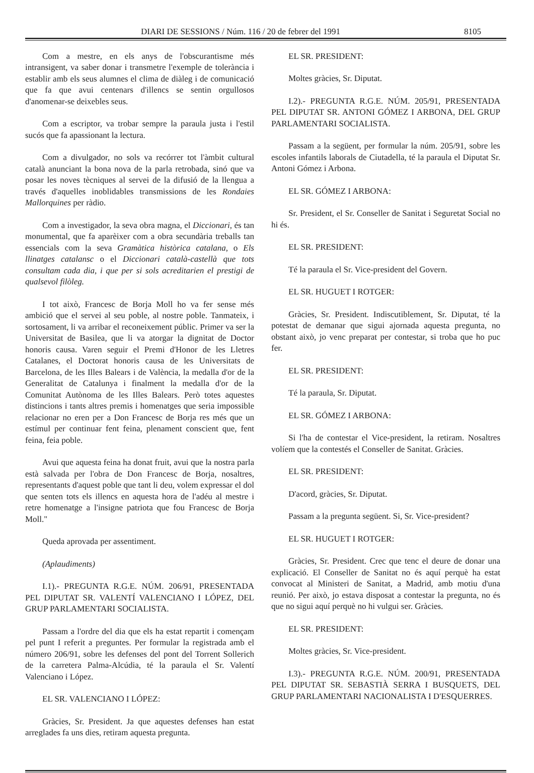DIARI DE SESSIONS / Núm. 116 / 20 de febrer del 1991 8105
Com a mestre, en els anys de l'obscurantisme més intransigent, va saber donar i transmetre l'exemple de tolerància i establir amb els seus alumnes el clima de diàleg i de comunicació que fa que avui centenars d'illencs se sentin orgullosos d'anomenar-se deixebles seus.
Com a escriptor, va trobar sempre la paraula justa i l'estil sucós que fa apassionant la lectura.
Com a divulgador, no sols va recórrer tot l'àmbit cultural català anunciant la bona nova de la parla retrobada, sinó que va posar les noves tècniques al servei de la difusió de la llengua a través d'aquelles inoblidables transmissions de les Rondaies Mallorquines per ràdio.
Com a investigador, la seva obra magna, el Diccionari, és tan monumental, que fa aparèixer com a obra secundària treballs tan essencials com la seva Gramàtica històrica catalana, o Els llinatges catalansc o el Diccionari català-castellà que tots consultam cada dia, i que per si sols acreditarien el prestigi de qualsevol filòleg.
I tot això, Francesc de Borja Moll ho va fer sense més ambició que el servei al seu poble, al nostre poble. Tanmateix, i sortosament, li va arribar el reconeixement públic. Primer va ser la Universitat de Basilea, que li va atorgar la dignitat de Doctor honoris causa. Varen seguir el Premi d'Honor de les Lletres Catalanes, el Doctorat honoris causa de les Universitats de Barcelona, de les Illes Balears i de València, la medalla d'or de la Generalitat de Catalunya i finalment la medalla d'or de la Comunitat Autònoma de les Illes Balears. Però totes aquestes distincions i tants altres premis i homenatges que seria impossible relacionar no eren per a Don Francesc de Borja res més que un estímul per continuar fent feina, plenament conscient que, fent feina, feia poble.
Avui que aquesta feina ha donat fruit, avui que la nostra parla està salvada per l'obra de Don Francesc de Borja, nosaltres, representants d'aquest poble que tant li deu, volem expressar el dol que senten tots els illencs en aquesta hora de l'adéu al mestre i retre homenatge a l'insigne patriota que fou Francesc de Borja Moll."
Queda aprovada per assentiment.
(Aplaudiments)
I.1).- PREGUNTA R.G.E. NÚM. 206/91, PRESENTADA PEL DIPUTAT SR. VALENTÍ VALENCIANO I LÓPEZ, DEL GRUP PARLAMENTARI SOCIALISTA.
Passam a l'ordre del dia que els ha estat repartit i començam pel punt I referit a preguntes. Per formular la registrada amb el número 206/91, sobre les defenses del pont del Torrent Sollerich de la carretera Palma-Alcúdia, té la paraula el Sr. Valentí Valenciano i López.
EL SR. VALENCIANO I LÓPEZ:
Gràcies, Sr. President. Ja que aquestes defenses han estat arreglades fa uns dies, retiram aquesta pregunta.
EL SR. PRESIDENT:
Moltes gràcies, Sr. Diputat.
I.2).- PREGUNTA R.G.E. NÚM. 205/91, PRESENTADA PEL DIPUTAT SR. ANTONI GÓMEZ I ARBONA, DEL GRUP PARLAMENTARI SOCIALISTA.
Passam a la següent, per formular la núm. 205/91, sobre les escoles infantils laborals de Ciutadella, té la paraula el Diputat Sr. Antoni Gómez i Arbona.
EL SR. GÓMEZ I ARBONA:
Sr. President, el Sr. Conseller de Sanitat i Seguretat Social no hi és.
EL SR. PRESIDENT:
Té la paraula el Sr. Vice-president del Govern.
EL SR. HUGUET I ROTGER:
Gràcies, Sr. President. Indiscutiblement, Sr. Diputat, té la potestat de demanar que sigui ajornada aquesta pregunta, no obstant això, jo venc preparat per contestar, si troba que ho puc fer.
EL SR. PRESIDENT:
Té la paraula, Sr. Diputat.
EL SR. GÓMEZ I ARBONA:
Si l'ha de contestar el Vice-president, la retiram. Nosaltres volíem que la contestés el Conseller de Sanitat. Gràcies.
EL SR. PRESIDENT:
D'acord, gràcies, Sr. Diputat.
Passam a la pregunta següent. Si, Sr. Vice-president?
EL SR. HUGUET I ROTGER:
Gràcies, Sr. President. Crec que tenc el deure de donar una explicació. El Conseller de Sanitat no és aquí perquè ha estat convocat al Ministeri de Sanitat, a Madrid, amb motiu d'una reunió. Per això, jo estava disposat a contestar la pregunta, no és que no sigui aquí perquè no hi vulgui ser. Gràcies.
EL SR. PRESIDENT:
Moltes gràcies, Sr. Vice-president.
I.3).- PREGUNTA R.G.E. NÚM. 200/91, PRESENTADA PEL DIPUTAT SR. SEBASTIÀ SERRA I BUSQUETS, DEL GRUP PARLAMENTARI NACIONALISTA I D'ESQUERRES.